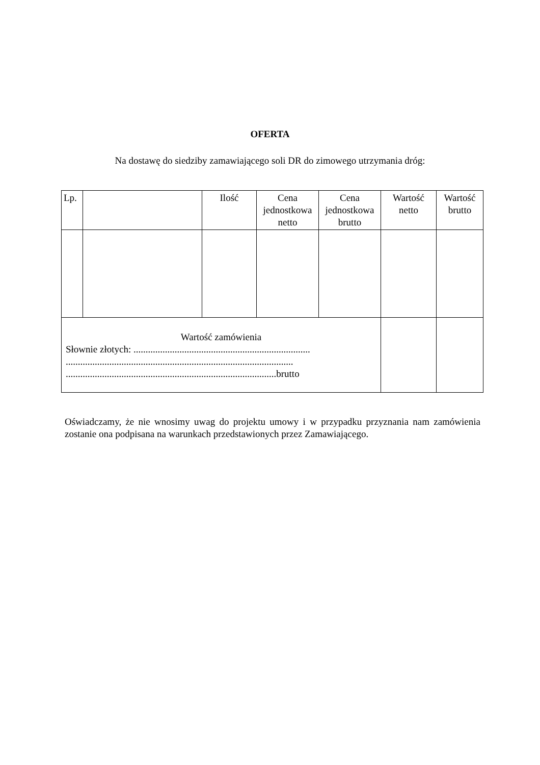OFERTA
Na dostawę do siedziby zamawiającego soli DR do zimowego utrzymania dróg:
| Lp. | | Ilość | Cena jednostkowa netto | Cena jednostkowa brutto | Wartość netto | Wartość brutto |
| Wartość zamówienia Słownie złotych: ......................................................................... .............................................................................................. .......................................................................................brutto | | | | | | |
Oświadczamy, że nie wnosimy uwag do projektu umowy i w przypadku przyznania nam zamówienia zostanie ona podpisana na warunkach przedstawionych przez Zamawiającego.